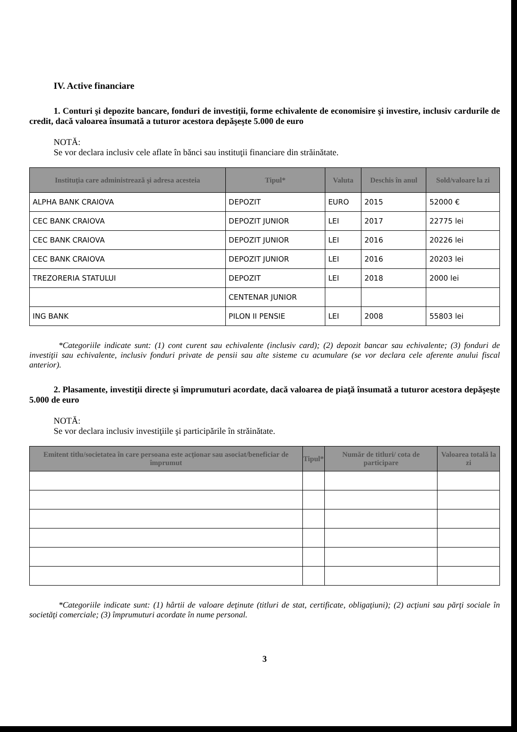IV. Active financiare
1. Conturi şi depozite bancare, fonduri de investiţii, forme echivalente de economisire şi investire, inclusiv cardurile de credit, dacă valoarea însumată a tuturor acestora depăşeşte 5.000 de euro
NOTĂ:
Se vor declara inclusiv cele aflate în bănci sau instituţii financiare din străinătate.
| Instituţia care administrează şi adresa acesteia | Tipul* | Valuta | Deschis în anul | Sold/valoare la zi |
| --- | --- | --- | --- | --- |
| ALPHA BANK CRAIOVA | DEPOZIT | EURO | 2015 | 52000 € |
| CEC BANK CRAIOVA | DEPOZIT JUNIOR | LEI | 2017 | 22775 lei |
| CEC BANK CRAIOVA | DEPOZIT JUNIOR | LEI | 2016 | 20226 lei |
| CEC BANK CRAIOVA | DEPOZIT JUNIOR | LEI | 2016 | 20203 lei |
| TREZORERIA STATULUI | DEPOZIT | LEI | 2018 | 2000 lei |
| | CENTENAR JUNIOR | | | |
| ING BANK | PILON II PENSIE | LEI | 2008 | 55803 lei |
*Categoriile indicate sunt: (1) cont curent sau echivalente (inclusiv card); (2) depozit bancar sau echivalente; (3) fonduri de investiţii sau echivalente, inclusiv fonduri private de pensii sau alte sisteme cu acumulare (se vor declara cele aferente anului fiscal anterior).
2. Plasamente, investiţii directe şi împrumuturi acordate, dacă valoarea de piaţă însumată a tuturor acestora depăşeşte 5.000 de euro
NOTĂ:
Se vor declara inclusiv investiţiile şi participările în străinătate.
| Emitent titlu/societatea în care persoana este acţionar sau asociat/beneficiar de împrumut | Tipul* | Număr de titluri/ cota de participare | Valoarea totală la zi |
| --- | --- | --- | --- |
*Categoriile indicate sunt: (1) hârtii de valoare deţinute (titluri de stat, certificate, obligaţiuni); (2) acţiuni sau părţi sociale în societăţi comerciale; (3) împrumuturi acordate în nume personal.
3